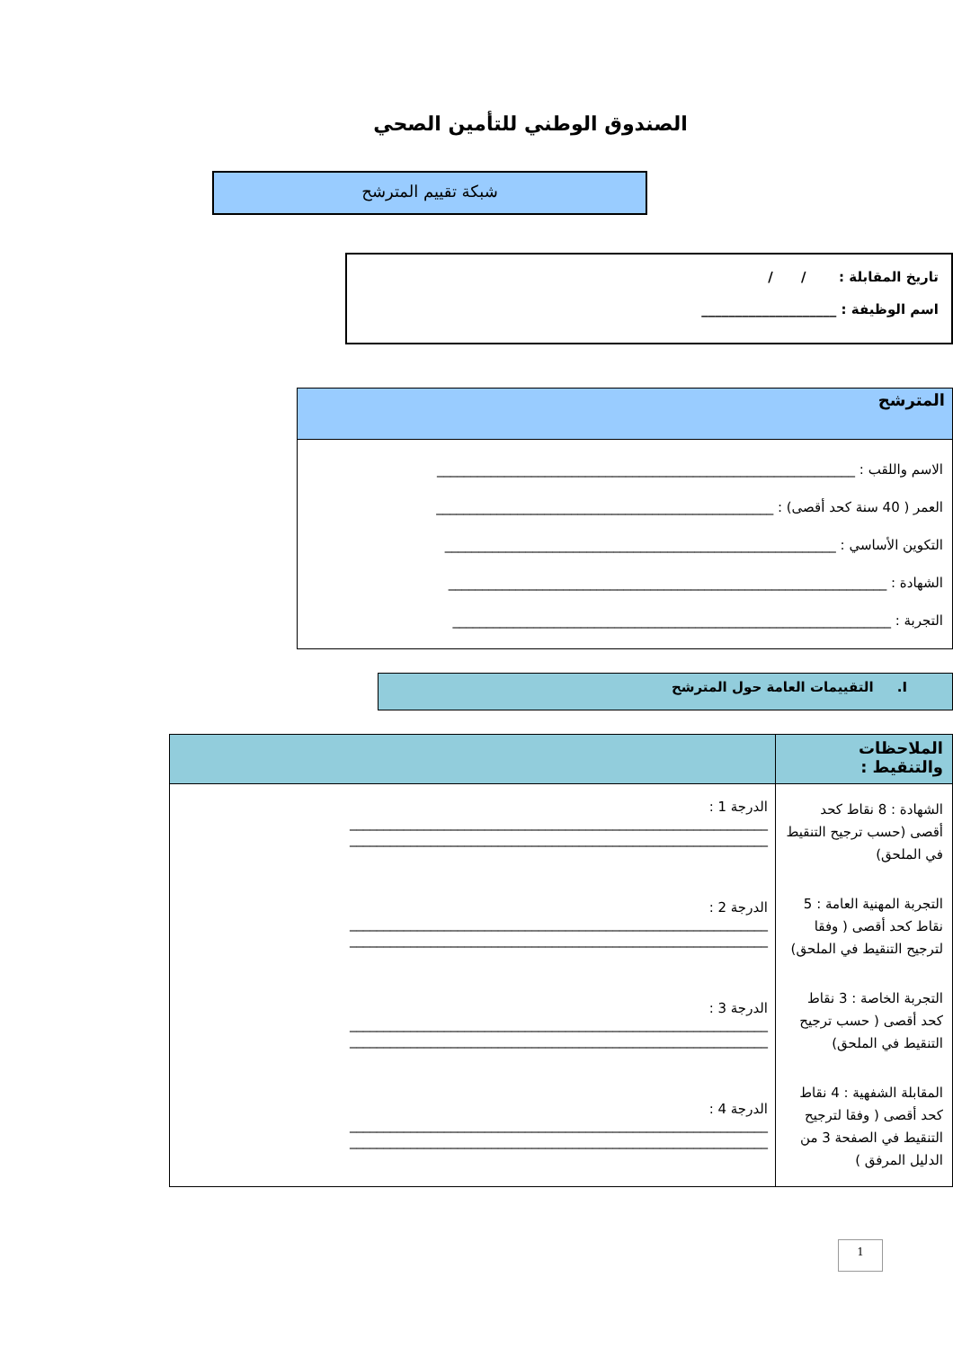الصندوق الوطني للتأمين الصحي
شبكة تقييم المترشح
تاريخ المقابلة : / /
اسم الوظيفة : ____________________
المترشح
الاسم واللقب : ______________________________________________________________
العمر ( 40 سنة كحد أقصى) : __________________________________________________
التكوين الأساسي : __________________________________________________________
الشهادة : _________________________________________________________________
التجربة : _________________________________________________________________
I. التقييمات العامة حول المترشح
| الملاحظات والتنقيط : | |
| --- | --- |
| الشهادة : 8 نقاط كحد أقصى (حسب ترجيح التنقيط في الملحق) التجربة المهنية العامة : 5 نقاط كحد أقصى ( وفقا لترجيح التنقيط في الملحق) التجربة الخاصة : 3 نقاط كحد أقصى ( حسب ترجيح التنقيط في الملحق) المقابلة الشفهية : 4 نقاط كحد أقصى ( وفقا لترجيح التنقيط في الصفحة 3 من الدليل المرفق ) | الدرجة 1 : ______________________________________________________________ ______________________________________________________________ الدرجة 2 : ______________________________________________________________ ______________________________________________________________ الدرجة 3 : ______________________________________________________________ ______________________________________________________________ الدرجة 4 : ______________________________________________________________ ______________________________________________________________ |
1